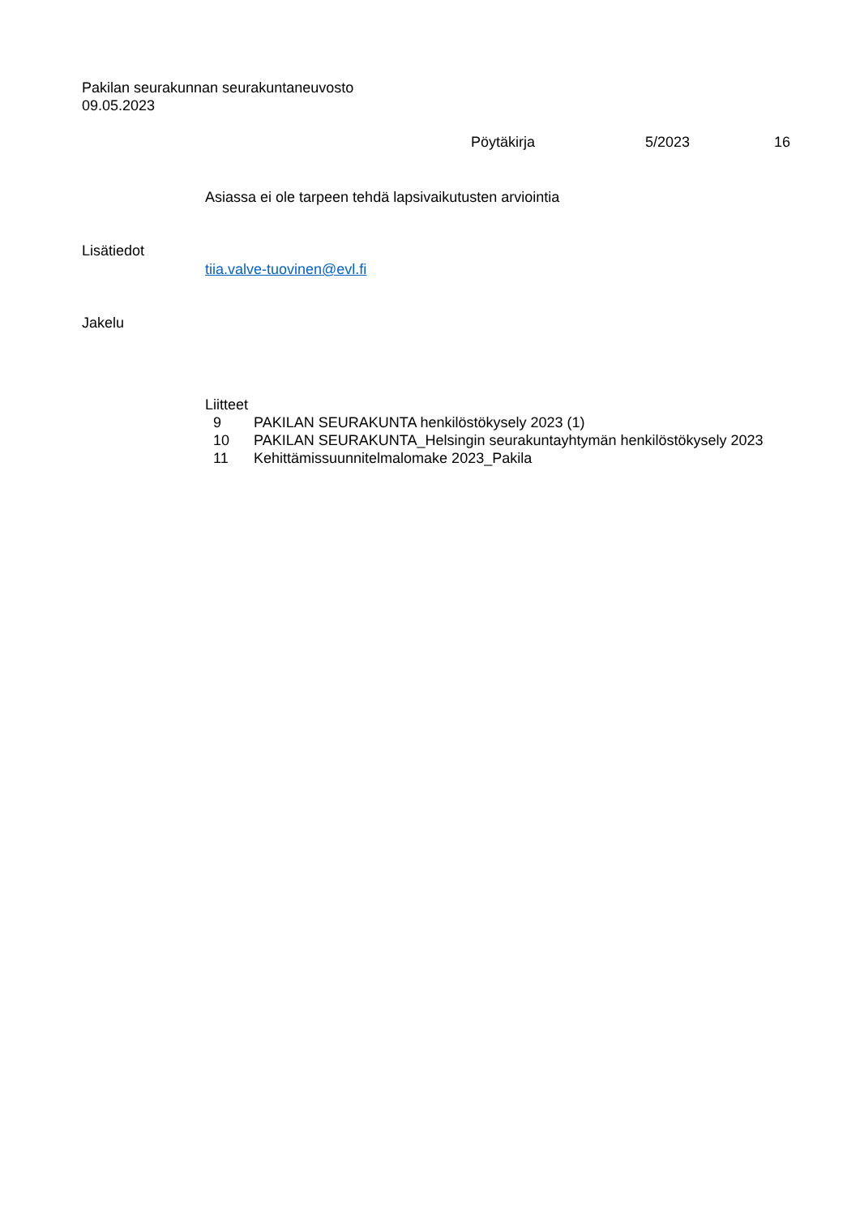Pakilan seurakunnan seurakuntaneuvosto
09.05.2023
Pöytäkirja 5/2023 16
Asiassa ei ole tarpeen tehdä lapsivaikutusten arviointia
Lisätiedot
tiia.valve-tuovinen@evl.fi
Jakelu
Liitteet
| 9 | PAKILAN SEURAKUNTA henkilöstökysely 2023 (1) |
| 10 | PAKILAN SEURAKUNTA_Helsingin seurakuntayhtymän henkilöstökysely 2023 |
| 11 | Kehittämissuunnitelmalomake 2023_Pakila |